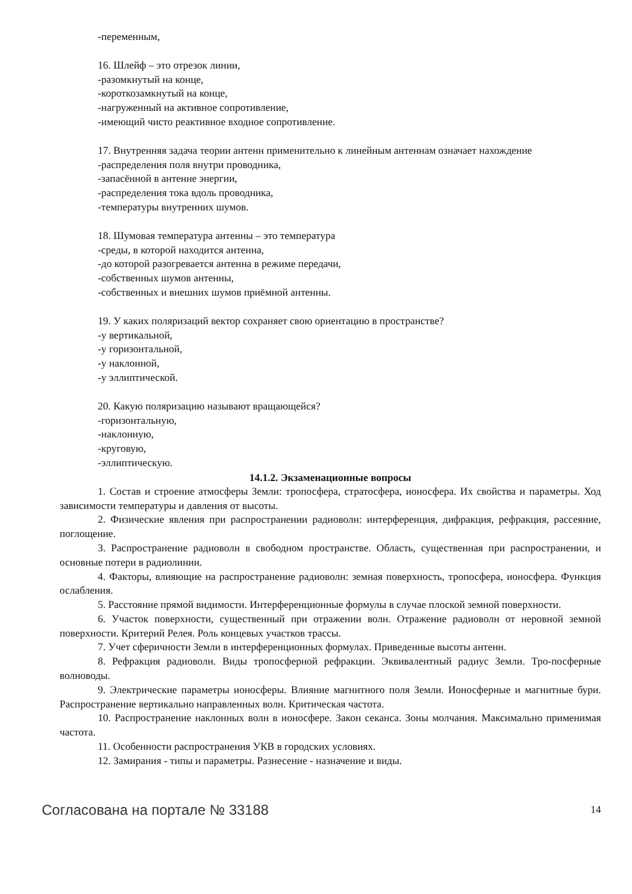-переменным,
16. Шлейф – это отрезок линии,
-разомкнутый на конце,
-короткозамкнутый на конце,
-нагруженный на активное сопротивление,
-имеющий чисто реактивное входное сопротивление.
17. Внутренняя задача теории антенн применительно к линейным антеннам означает нахождение
-распределения поля внутри проводника,
-запасённой в антенне энергии,
-распределения тока вдоль проводника,
-температуры внутренних шумов.
18. Шумовая температура антенны – это температура
-среды, в которой находится антенна,
-до которой разогревается антенна в режиме передачи,
-собственных шумов антенны,
-собственных и внешних шумов приёмной антенны.
19. У каких поляризаций вектор сохраняет свою ориентацию в пространстве?
-у вертикальной,
-у горизонтальной,
-у наклонной,
-у эллиптической.
20. Какую поляризацию называют вращающейся?
-горизонтальную,
-наклонную,
-круговую,
-эллиптическую.
14.1.2. Экзаменационные вопросы
1. Состав и строение атмосферы Земли: тропосфера, стратосфера, ионосфера. Их свойства и параметры. Ход зависимости температуры и давления от высоты.
2. Физические явления при распространении радиоволн: интерференция, дифракция, рефракция, рассеяние, поглощение.
3. Распространение радиоволн в свободном пространстве. Область, существенная при распространении, и основные потери в радиолинии.
4. Факторы, влияющие на распространение радиоволн: земная поверхность, тропосфера, ионосфера. Функция ослабления.
5. Расстояние прямой видимости. Интерференционные формулы в случае плоской земной поверхности.
6. Участок поверхности, существенный при отражении волн. Отражение радиоволн от неровной земной поверхности. Критерий Релея. Роль концевых участков трассы.
7. Учет сферичности Земли в интерференционных формулах. Приведенные высоты антенн.
8. Рефракция радиоволн. Виды тропосферной рефракции. Эквивалентный радиус Земли. Тро-посферные волноводы.
9. Электрические параметры ионосферы. Влияние магнитного поля Земли. Ионосферные и магнитные бури. Распространение вертикально направленных волн. Критическая частота.
10. Распространение наклонных волн в ионосфере. Закон секанса. Зоны молчания. Максимально применимая частота.
11. Особенности распространения УКВ в городских условиях.
12. Замирания - типы и параметры. Разнесение - назначение и виды.
Согласована на портале № 33188 14